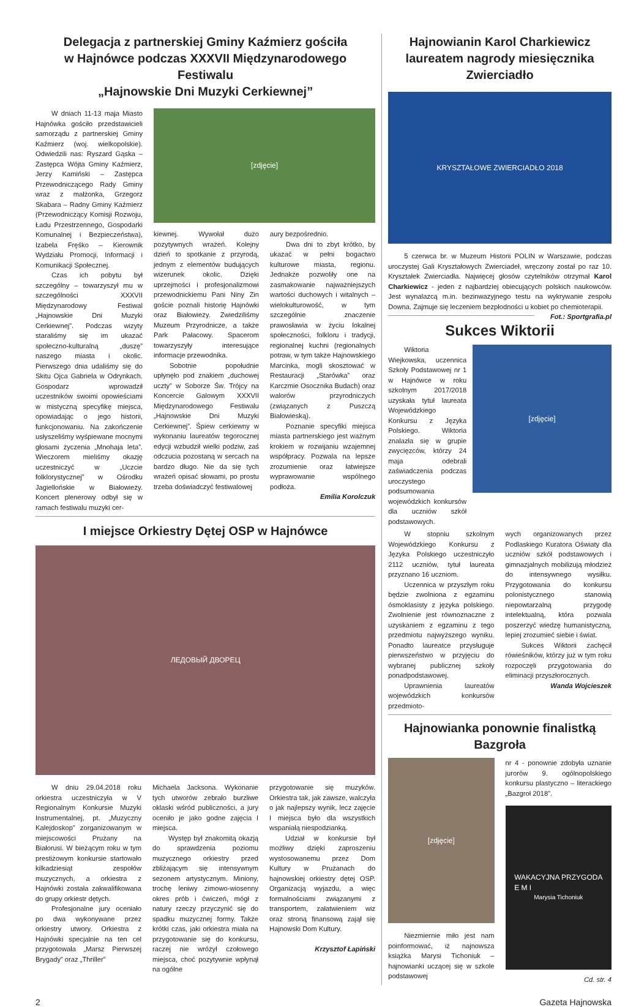Delegacja z partnerskiej Gminy Kaźmierz gościła
w Hajnówce podczas XXXVII Międzynarodowego Festiwalu
„Hajnowskie Dni Muzyki Cerkiewnej”
W dniach 11-13 maja Miasto Hajnówka gościło przedstawicieli samorządu z partnerskiej Gminy Kaźmierz (woj. wielkopolskie). Odwiedzili nas: Ryszard Gąska – Zastępca Wójta Gminy Kaźmierz, Jerzy Kamiński – Zastępca Przewodniczącego Rady Gminy wraz z małżonka, Grzegorz Skabara – Radny Gminy Kaźmierz (Przewodniczący Komisji Rozwoju, Ładu Przestrzennego, Gospodarki Komunalnej i Bezpieczeństwa), Izabela Fręśko – Kierownik Wydziału Promocji, Informacji i Komunikacji Społecznej.
Czas ich pobytu był szczególny – towarzyszył mu w szczególności XXXVII Międzynarodowy Festiwal „Hajnowskie Dni Muzyki Cerkiewnej”. Podczas wizyty staraliśmy się im ukazać społeczno-kulturalną „duszę” naszego miasta i okolic. Pierwszego dnia udaliśmy się do Skitu Ojca Gabriela w Odrynkach. Gospodarz wprowadził uczestników swoimi opowieściami w mistyczną specyfikę miejsca, opowiadając o jego historii, funkcjonowaniu. Na zakończenie usłyszeliśmy wyśpiewane mocnymi głosami życzenia „Mnohaja leta”. Wieczorem mieliśmy okazję uczestniczyć w „Uczcie folklorystycznej” w Ośrodku Jagiellońskie w Białowieży. Koncert plenerowy odbył się w ramach festiwalu muzyki cer-
[zdjęcie]
kiewnej. Wywołał dużo pozytywnych wrażeń. Kolejny dzień to spotkanie z przyrodą, jednym z elementów budujących wizerunek okolic. Dzięki uprzejmości i profesjonalizmowi przewodnickiemu Pani Niny Zin goście poznali historię Hajnówki oraz Białowieży. Zwiedziliśmy Muzeum Przyrodnicze, a także Park Pałacowy. Spacerom towarzyszyły interesujące informacje przewodnika.
Sobotnie popołudnie upłynęło pod znakiem „duchowej uczty” w Soborze Św. Trójcy na Koncercie Galowym XXXVII Międzynarodowego Festiwalu „Hajnowskie Dni Muzyki Cerkiewnej”. Śpiew cerkiewny w wykonaniu laureatów tegorocznej edycji wzbudził wielki podziw, zaś odczucia pozostaną w sercach na bardzo długo. Nie da się tych wrażeń opisać słowami, po prostu trzeba doświadczyć festiwalowej
aury bezpośrednio.
Dwa dni to zbyt krótko, by ukazać w pełni bogactwo kulturowe miasta, regionu. Jednakże pozwoliły one na zasmakowanie najważniejszych wartości duchowych i witalnych – wielokulturowość, w tym szczególnie znaczenie prawosławia w życiu lokalnej społeczności, folkloru i tradycji, regionalnej kuchni (regionalnych potraw, w tym także Hajnowskiego Marcinka, mogli skosztować w Restauracji „Starówka” oraz Karczmie Osocznika Budach) oraz walorów przyrodniczych (związanych z Puszczą Białowieską).
Poznanie specyfiki miejsca miasta partnerskiego jest ważnym krokiem w rozwijaniu wzajemnej współpracy. Pozwala na lepsze zrozumienie oraz łatwiejsze wyprawowanie wspólnego podłoża.
Emilia Korolczuk
I miejsce Orkiestry Dętej OSP w Hajnówce
ЛЕДОВЫЙ ДВОРЕЦ
W dniu 29.04.2018 roku orkiestra uczestniczyła w V Regionalnym Konkursie Muzyki Instrumentalnej, pt. „Muzyczny Kalejdoskop” zorganizowanym w miejscowości Prużany na Białorusi. W bieżącym roku w tym prestiżowym konkursie startowało kilkadziesiąt zespołów muzycznych, a orkiestra z Hajnówki została zakwalifikowana do grupy orkiestr dętych.
Profesjonalne jury oceniało po dwa wykonywane przez orkiestry utwory. Orkiestra z Hajnówki specjalnie na ten cel przygotowała „Marsz Pierwszej Brygady” oraz „Thriller”
Michaela Jacksona. Wykonanie tych utworów zebrało burzliwe oklaski wśród publiczności, a jury oceniło je jako godne zajęcia I miejsca.
Występ był znakomitą okazją do sprawdzenia poziomu muzycznego orkiestry przed zbliżającym się intensywnym sezonem artystycznym. Miniony, trochę leniwy zimowo-wiosenny okres prób i ćwiczeń, mógł z natury rzeczy przyczynić się do spadku muzycznej formy. Także krótki czas, jaki orkiestra miała na przygotowanie się do konkursu, raczej nie wróżył czołowego miejsca, choć pozytywnie wpłynął na ogólne
przygotowanie się muzyków. Orkiestra tak, jak zawsze, walczyła o jak najlepszy wynik, lecz zajęcie I miejsca było dla wszystkich wspaniałą niespodzianką.
Udział w konkursie był możliwy dzięki zaproszeniu wystosowanemu przez Dom Kultury w Prużanach do hajnowskiej orkiestry dętej OSP. Organizacją wyjazdu, a więc formalnościami związanymi z transportem, załatwieniem wiz oraz stroną finansową zajął się Hajnowski Dom Kultury.
Krzysztof Łapiński
Hajnowianin Karol Charkiewicz laureatem nagrody miesięcznika Zwierciadło
KRYSZTAŁOWE ZWIERCIADŁO 2018
5 czerwca br. w Muzeum Historii POLIN w Warszawie, podczas uroczystej Gali Kryształowych Zwierciadeł, wręczony został po raz 10. Kryształek Zwierciadła. Najwięcej głosów czytelników otrzymał Karol Charkiewicz - jeden z najbardziej obiecujących polskich naukowców. Jest wynalazcą m.in. bezinwazyjnego testu na wykrywanie zespołu Downa. Zajmuje się leczeniem bezpłodności u kobiet po chemioterapii. Fot.: Sportgrafia.pl
Sukces Wiktorii
Wiktoria Wiejkowska, uczennica Szkoły Podstawowej nr 1 w Hajnówce w roku szkolnym 2017/2018 uzyskała tytuł laureata Wojewódzkiego Konkursu z Języka Polskiego. Wiktoria znalazła się w grupie zwycięzców, którzy 24 maja odebrali zaświadczenia podczas uroczystego podsumowania wojewódzkich konkursów dla uczniów szkół podstawowych.
[zdjęcie]
W stopniu szkolnym Wojewódzkiego Konkursu z Języka Polskiego uczestniczyło 2112 uczniów, tytuł laureata przyznano 16 uczniom.
Uczennica w przyszłym roku będzie zwolniona z egzaminu ósmoklasisty z języka polskiego. Zwolnienie jest równoznaczne z uzyskaniem z egzaminu z tego przedmiotu najwyższego wyniku. Ponadto laureatce przysługuje pierwszeństwo w przyjęciu do wybranej publicznej szkoły ponadpodstawowej.
Uprawnienia laureatów wojewódzkich konkursów przedmioto-
wych organizowanych przez Podlaskiego Kuratora Oświaty dla uczniów szkół podstawowych i gimnazjalnych mobilizują młodzież do intensywnego wysiłku. Przygotowania do konkursu polonistycznego stanowią niepowtarzalną przygodę intelektualną, która pozwala poszerzyć wiedzę humanistyczną, lepiej zrozumieć siebie i świat.
Sukces Wiktorii zachęcił rówieśników, którzy już w tym roku rozpoczęli przygotowania do eliminacji przyszłorocznych.
Wanda Wojcieszek
Hajnowianka ponownie finalistką Bazgroła
[zdjęcie]
Niezmiernie miło jest nam poinformować, iż najnowsza książka Marysi Tichoniuk – hajnowianki uczącej się w szkole podstawowej
nr 4 - ponownie zdobyła uznanie jurorów 9. ogólnopolskiego konkursu plastyczno – literackiego „Bazgroł 2018”.
WAKACYJNA PRZYGODA
E M I
Marysia Tichoniuk
Cd. str. 4
2 Gazeta Hajnowska